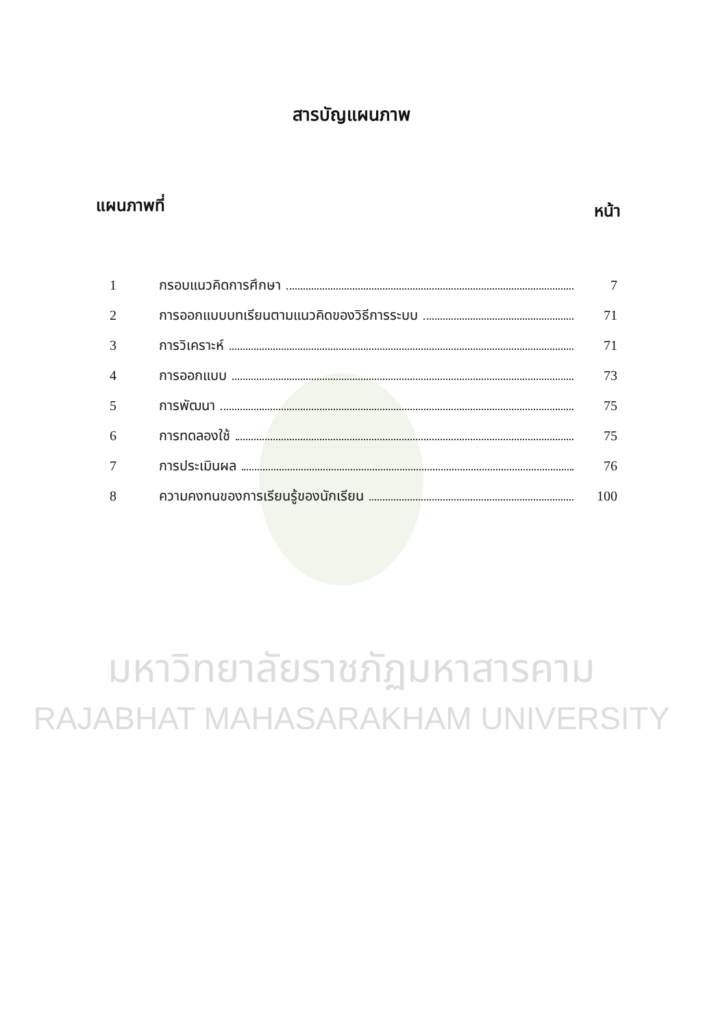สารบัญแผนภาพ
แผนภาพที่ หน้า
1 กรอบแนวคิดการศึกษา 7
2 การออกแบบบทเรียนตามแนวคิดของวิธีการระบบ 71
3 การวิเคราะห์ 71
4 การออกแบบ 73
5 การพัฒนา 75
6 การทดลองใช้ 75
7 การประเมินผล 76
8 ความคงทนของการเรียนรู้ของนักเรียน 100
มหาวิทยาลัยราชภัฏมหาสารคาม
RAJABHAT MAHASARAKHAM UNIVERSITY